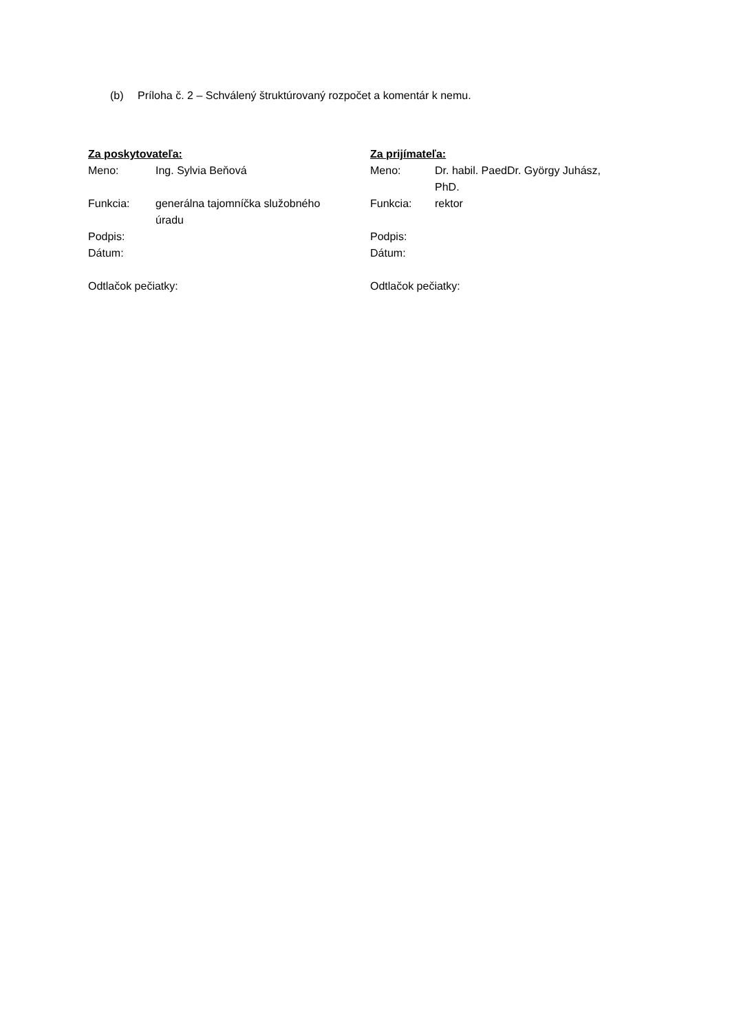(b) Príloha č. 2 – Schválený štruktúrovaný rozpočet a komentár k nemu.
Za poskytovateľa:
| Meno: | Ing. Sylvia Beňová |
| Funkcia: | generálna tajomníčka služobného úradu |
| Podpis: | |
| Dátum: | |
Odtlačok pečiatky:
Za prijímateľa:
| Meno: | Dr. habil. PaedDr. György Juhász, PhD. |
| Funkcia: | rektor |
| Podpis: | |
| Dátum: | |
Odtlačok pečiatky: